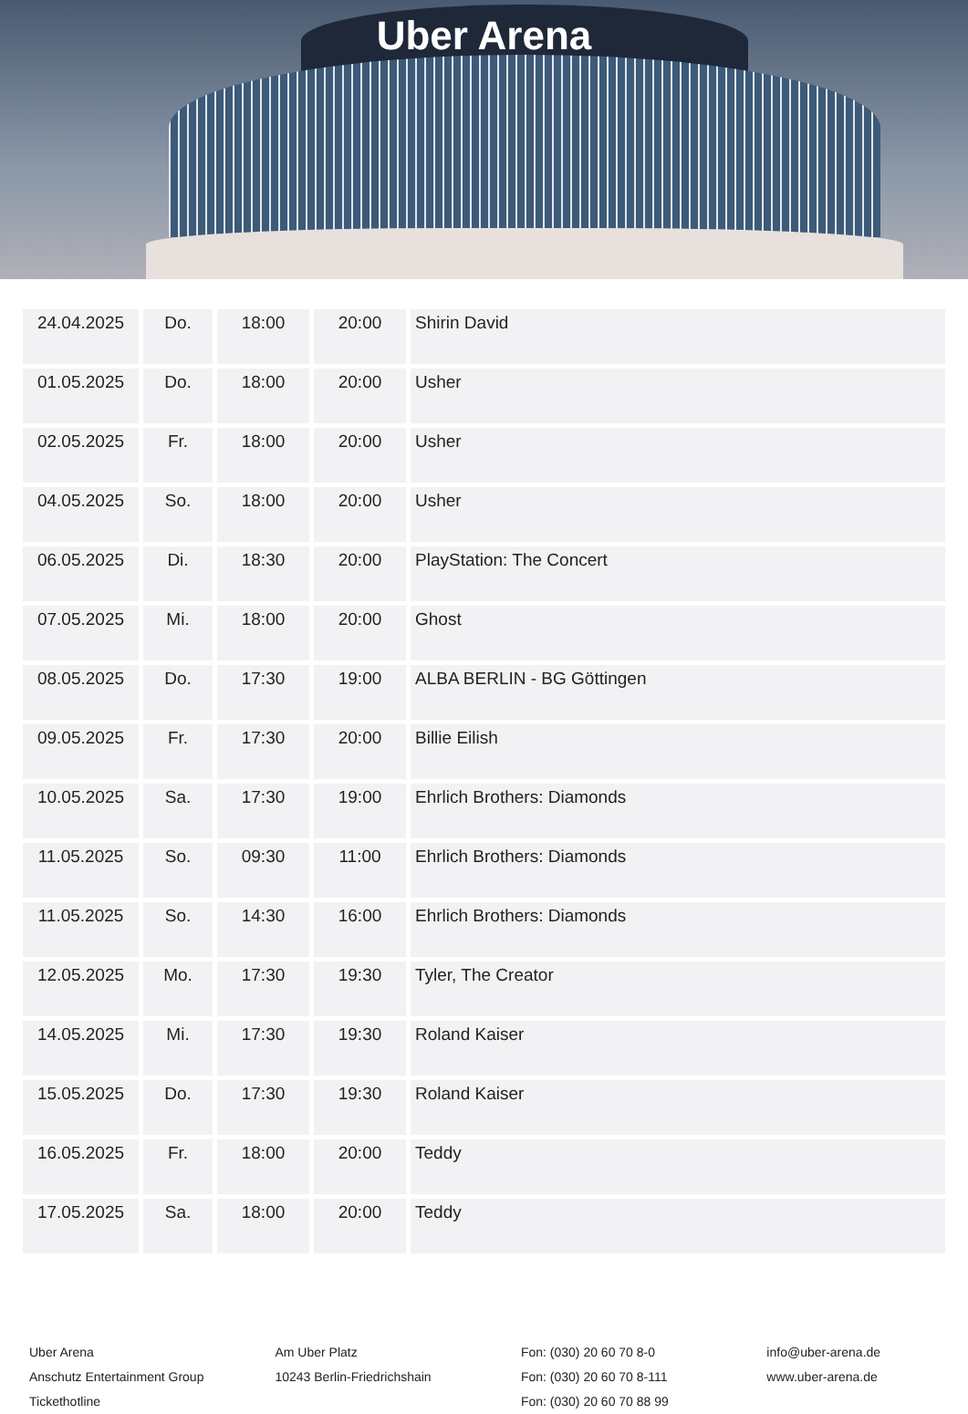Uber Arena
| 24.04.2025 | Do. | 18:00 | 20:00 | Shirin David |
| 01.05.2025 | Do. | 18:00 | 20:00 | Usher |
| 02.05.2025 | Fr. | 18:00 | 20:00 | Usher |
| 04.05.2025 | So. | 18:00 | 20:00 | Usher |
| 06.05.2025 | Di. | 18:30 | 20:00 | PlayStation: The Concert |
| 07.05.2025 | Mi. | 18:00 | 20:00 | Ghost |
| 08.05.2025 | Do. | 17:30 | 19:00 | ALBA BERLIN - BG Göttingen |
| 09.05.2025 | Fr. | 17:30 | 20:00 | Billie Eilish |
| 10.05.2025 | Sa. | 17:30 | 19:00 | Ehrlich Brothers: Diamonds |
| 11.05.2025 | So. | 09:30 | 11:00 | Ehrlich Brothers: Diamonds |
| 11.05.2025 | So. | 14:30 | 16:00 | Ehrlich Brothers: Diamonds |
| 12.05.2025 | Mo. | 17:30 | 19:30 | Tyler, The Creator |
| 14.05.2025 | Mi. | 17:30 | 19:30 | Roland Kaiser |
| 15.05.2025 | Do. | 17:30 | 19:30 | Roland Kaiser |
| 16.05.2025 | Fr. | 18:00 | 20:00 | Teddy |
| 17.05.2025 | Sa. | 18:00 | 20:00 | Teddy |
Uber Arena
Anschutz Entertainment Group
Tickethotline
Am Uber Platz
10243 Berlin-Friedrichshain
Fon: (030) 20 60 70 8-0
Fon: (030) 20 60 70 8-111
Fon: (030) 20 60 70 88 99
info@uber-arena.de
www.uber-arena.de